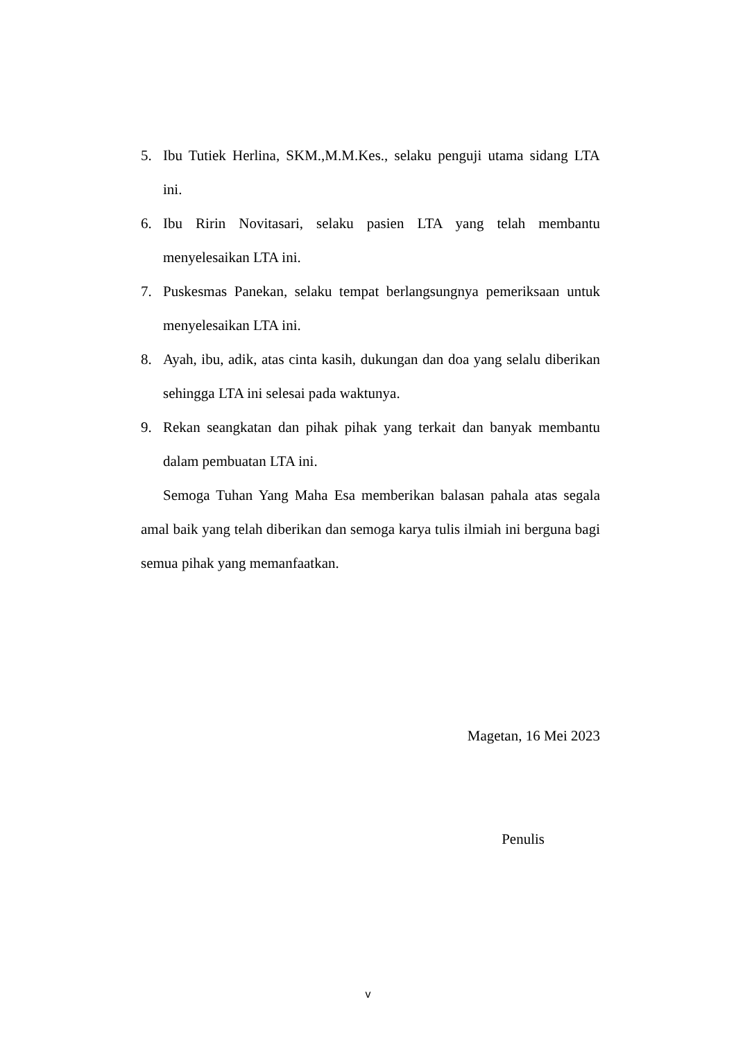5. Ibu Tutiek Herlina, SKM.,M.M.Kes., selaku penguji utama sidang LTA ini.
6. Ibu Ririn Novitasari, selaku pasien LTA yang telah membantu menyelesaikan LTA ini.
7. Puskesmas Panekan, selaku tempat berlangsungnya pemeriksaan untuk menyelesaikan LTA ini.
8. Ayah, ibu, adik, atas cinta kasih, dukungan dan doa yang selalu diberikan sehingga LTA ini selesai pada waktunya.
9. Rekan seangkatan dan pihak pihak yang terkait dan banyak membantu dalam pembuatan LTA ini.
Semoga Tuhan Yang Maha Esa memberikan balasan pahala atas segala amal baik yang telah diberikan dan semoga karya tulis ilmiah ini berguna bagi semua pihak yang memanfaatkan.
Magetan, 16 Mei 2023
Penulis
v